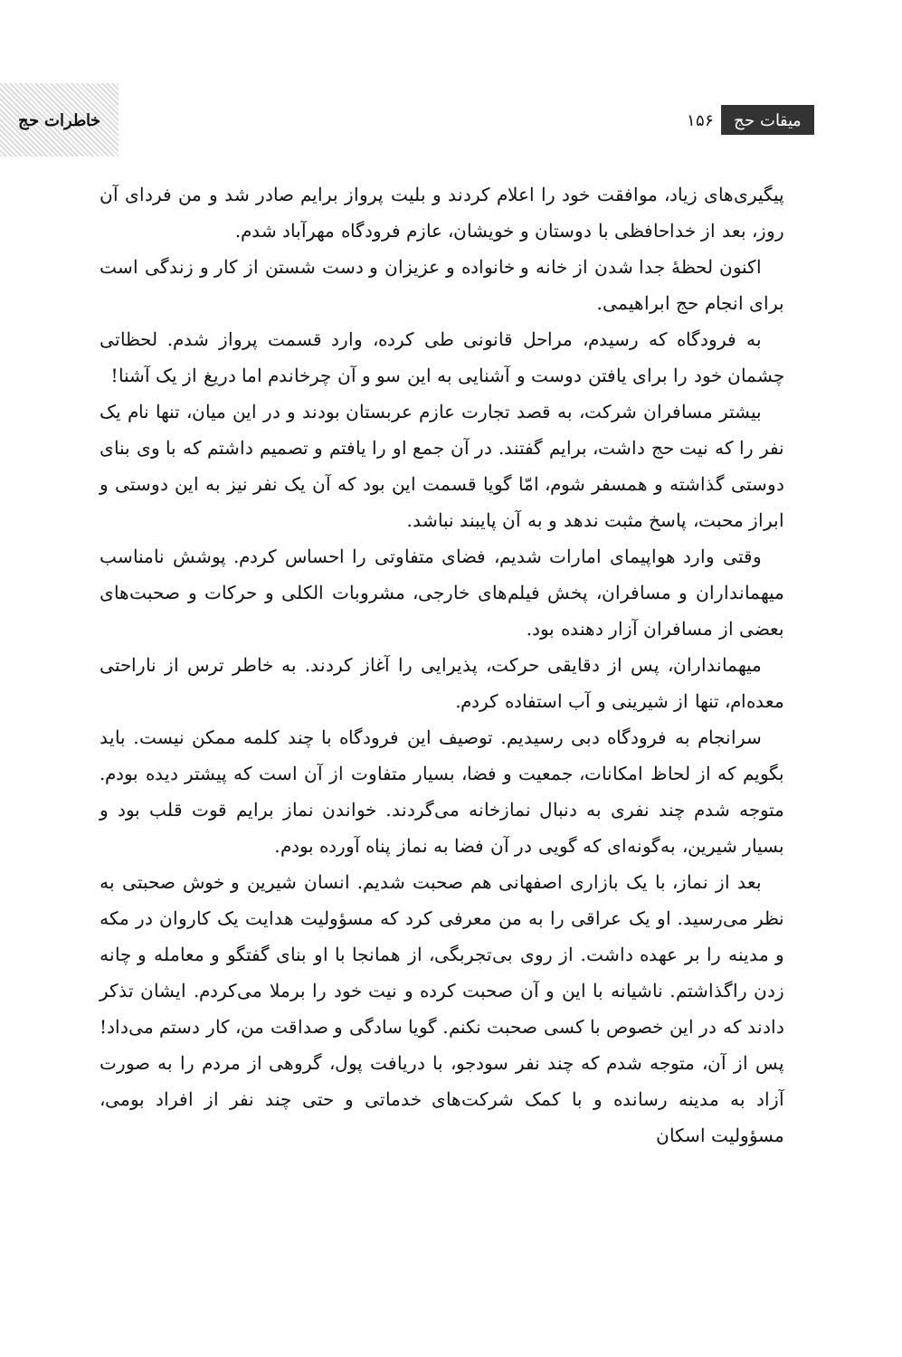خاطرات حج
۱۵۶ میقات حج
پیگیری‌های زیاد، موافقت خود را اعلام کردند و بلیت پرواز برایم صادر شد و من فردای آن روز، بعد از خداحافظی با دوستان و خویشان، عازم فرودگاه مهرآباد شدم.
اکنون لحظهٔ جدا شدن از خانه و خانواده و عزیزان و دست شستن از کار و زندگی است برای انجام حج ابراهیمی.
به فرودگاه که رسیدم، مراحل قانونی طی کرده، وارد قسمت پرواز شدم. لحظاتی چشمان خود را برای یافتن دوست و آشنایی به این سو و آن چرخاندم اما دریغ از یک آشنا!
بیشتر مسافران شرکت، به قصد تجارت عازم عربستان بودند و در این میان، تنها نام یک نفر را که نیت حج داشت، برایم گفتند. در آن جمع او را یافتم و تصمیم داشتم که با وی بنای دوستی گذاشته و همسفر شوم، امّا گویا قسمت این بود که آن یک نفر نیز به این دوستی و ابراز محبت، پاسخ مثبت ندهد و به آن پایبند نباشد.
وقتی وارد هواپیمای امارات شدیم، فضای متفاوتی را احساس کردم. پوشش نامناسب میهمانداران و مسافران، پخش فیلم‌های خارجی، مشروبات الکلی و حرکات و صحبت‌های بعضی از مسافران آزار دهنده بود.
میهمانداران، پس از دقایقی حرکت، پذیرایی را آغاز کردند. به خاطر ترس از ناراحتی معده‌ام، تنها از شیرینی و آب استفاده کردم.
سرانجام به فرودگاه دبی رسیدیم. توصیف این فرودگاه با چند کلمه ممکن نیست. باید بگویم که از لحاظ امکانات، جمعیت و فضا، بسیار متفاوت از آن است که پیشتر دیده بودم. متوجه شدم چند نفری به دنبال نمازخانه می‌گردند. خواندن نماز برایم قوت قلب بود و بسیار شیرین، به‌گونه‌ای که گویی در آن فضا به نماز پناه آورده بودم.
بعد از نماز، با یک بازاری اصفهانی هم صحبت شدیم. انسان شیرین و خوش صحبتی به نظر می‌رسید. او یک عراقی را به من معرفی کرد که مسؤولیت هدایت یک کاروان در مکه و مدینه را بر عهده داشت. از روی بی‌تجربگی، از همانجا با او بنای گفتگو و معامله و چانه زدن راگذاشتم. ناشیانه با این و آن صحبت کرده و نیت خود را برملا می‌کردم. ایشان تذکر دادند که در این خصوص با کسی صحبت نکنم. گویا سادگی و صداقت من، کار دستم می‌داد! پس از آن، متوجه شدم که چند نفر سودجو، با دریافت پول، گروهی از مردم را به صورت آزاد به مدینه رسانده و با کمک شرکت‌های خدماتی و حتی چند نفر از افراد بومی، مسؤولیت اسکان